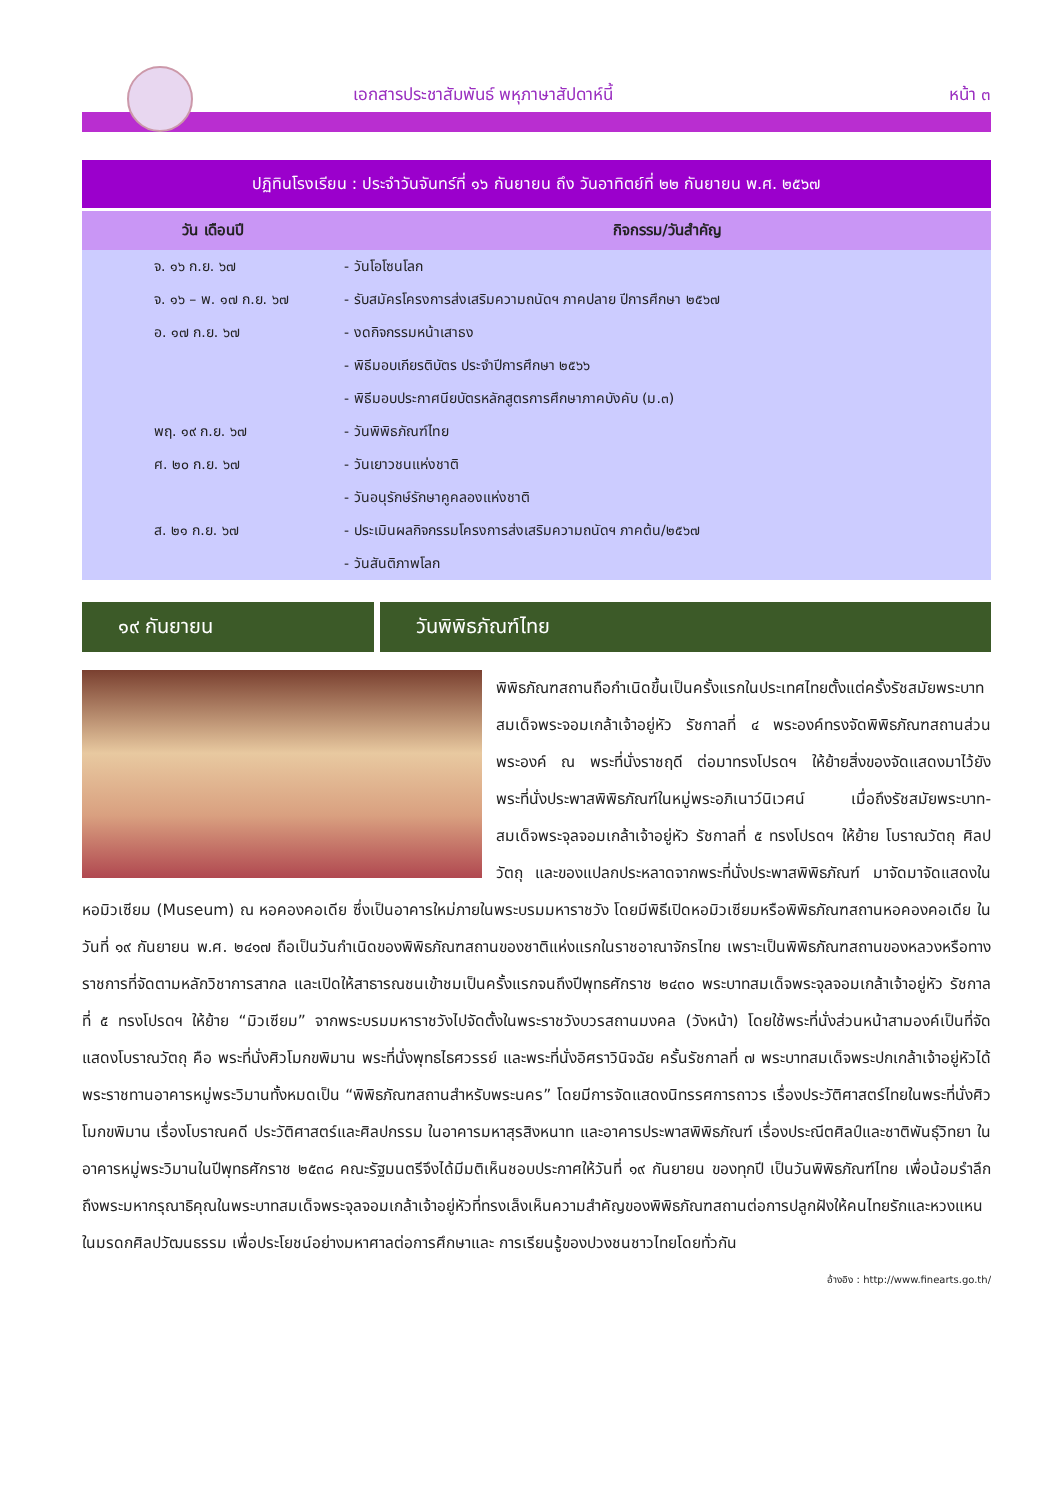เอกสารประชาสัมพันธ์ พหุภาษาสัปดาห์นี้
หน้า ๓
| ปฏิทินโรงเรียน : ประจำวันจันทร์ที่ ๑๖ กันยายน ถึง วันอาทิตย์ที่ ๒๒ กันยายน พ.ศ. ๒๕๖๗ | |
| --- | --- |
| วัน เดือนปี | กิจกรรม/วันสำคัญ |
| จ. ๑๖ ก.ย. ๖๗ | - วันโอโซนโลก |
| จ. ๑๖ – พ. ๑๗ ก.ย. ๖๗ | - รับสมัครโครงการส่งเสริมความถนัดฯ ภาคปลาย ปีการศึกษา ๒๕๖๗ |
| อ. ๑๗ ก.ย. ๖๗ | - งดกิจกรรมหน้าเสาธง |
| | - พิธีมอบเกียรติบัตร ประจำปีการศึกษา ๒๕๖๖ |
| | - พิธีมอบประกาศนียบัตรหลักสูตรการศึกษาภาคบังคับ (ม.๓) |
| พฤ. ๑๙ ก.ย. ๖๗ | - วันพิพิธภัณฑ์ไทย |
| ศ. ๒๐ ก.ย. ๖๗ | - วันเยาวชนแห่งชาติ |
| | - วันอนุรักษ์รักษาคูคลองแห่งชาติ |
| ส. ๒๑ ก.ย. ๖๗ | - ประเมินผลกิจกรรมโครงการส่งเสริมความถนัดฯ ภาคต้น/๒๕๖๗ |
| | - วันสันติภาพโลก |
๑๙ กันยายน วันพิพิธภัณฑ์ไทย
พิพิธภัณฑสถานถือกำเนิดขึ้นเป็นครั้งแรกในประเทศไทยตั้งแต่ครั้งรัชสมัยพระบาทสมเด็จพระจอมเกล้าเจ้าอยู่หัว รัชกาลที่ ๔ พระองค์ทรงจัดพิพิธภัณฑสถานส่วนพระองค์ ณ พระที่นั่งราชฤดี ต่อมาทรงโปรดฯ ให้ย้ายสิ่งของจัดแสดงมาไว้ยังพระที่นั่งประพาสพิพิธภัณฑ์ในหมู่พระอภิเนาว์นิเวศน์ เมื่อถึงรัชสมัยพระบาท-สมเด็จพระจุลจอมเกล้าเจ้าอยู่หัว รัชกาลที่ ๕ ทรงโปรดฯ ให้ย้าย โบราณวัตถุ ศิลปวัตถุ และของแปลกประหลาดจากพระที่นั่งประพาสพิพิธภัณฑ์ มาจัดมาจัดแสดงในหอมิวเซียม (Museum) ณ หอคองคอเดีย ซึ่งเป็นอาคารใหม่ภายในพระบรมมหาราชวัง โดยมีพิธีเปิดหอมิวเซียมหรือพิพิธภัณฑสถานหอคองคอเดีย ในวันที่ ๑๙ กันยายน พ.ศ. ๒๔๑๗ ถือเป็นวันกำเนิดของพิพิธภัณฑสถานของชาติแห่งแรกในราชอาณาจักรไทย เพราะเป็นพิพิธภัณฑสถานของหลวงหรือทางราชการที่จัดตามหลักวิชาการสากล และเปิดให้สาธารณชนเข้าชมเป็นครั้งแรกจนถึงปีพุทธศักราช ๒๔๓๐ พระบาทสมเด็จพระจุลจอมเกล้าเจ้าอยู่หัว รัชกาลที่ ๕ ทรงโปรดฯ ให้ย้าย “มิวเซียม” จากพระบรมมหาราชวังไปจัดตั้งในพระราชวังบวรสถานมงคล (วังหน้า) โดยใช้พระที่นั่งส่วนหน้าสามองค์เป็นที่จัดแสดงโบราณวัตถุ คือ พระที่นั่งศิวโมกขพิมาน พระที่นั่งพุทธไธศวรรย์ และพระที่นั่งอิศราวินิจฉัย ครั้นรัชกาลที่ ๗ พระบาทสมเด็จพระปกเกล้าเจ้าอยู่หัวได้พระราชทานอาคารหมู่พระวิมานทั้งหมดเป็น “พิพิธภัณฑสถานสำหรับพระนคร” โดยมีการจัดแสดงนิทรรศการถาวร เรื่องประวัติศาสตร์ไทยในพระที่นั่งศิวโมกขพิมาน เรื่องโบราณคดี ประวัติศาสตร์และศิลปกรรม ในอาคารมหาสุรสิงหนาท และอาคารประพาสพิพิธภัณฑ์ เรื่องประณีตศิลป์และชาติพันธุ์วิทยา ในอาคารหมู่พระวิมานในปีพุทธศักราช ๒๕๓๘ คณะรัฐมนตรีจึงได้มีมติเห็นชอบประกาศให้วันที่ ๑๙ กันยายน ของทุกปี เป็นวันพิพิธภัณฑ์ไทย เพื่อน้อมรำลึกถึงพระมหากรุณาธิคุณในพระบาทสมเด็จพระจุลจอมเกล้าเจ้าอยู่หัวที่ทรงเล็งเห็นความสำคัญของพิพิธภัณฑสถานต่อการปลูกฝังให้คนไทยรักและหวงแหนในมรดกศิลปวัฒนธรรม เพื่อประโยชน์อย่างมหาศาลต่อการศึกษาและ การเรียนรู้ของปวงชนชาวไทยโดยทั่วกัน
อ้างอิง : http://www.finearts.go.th/